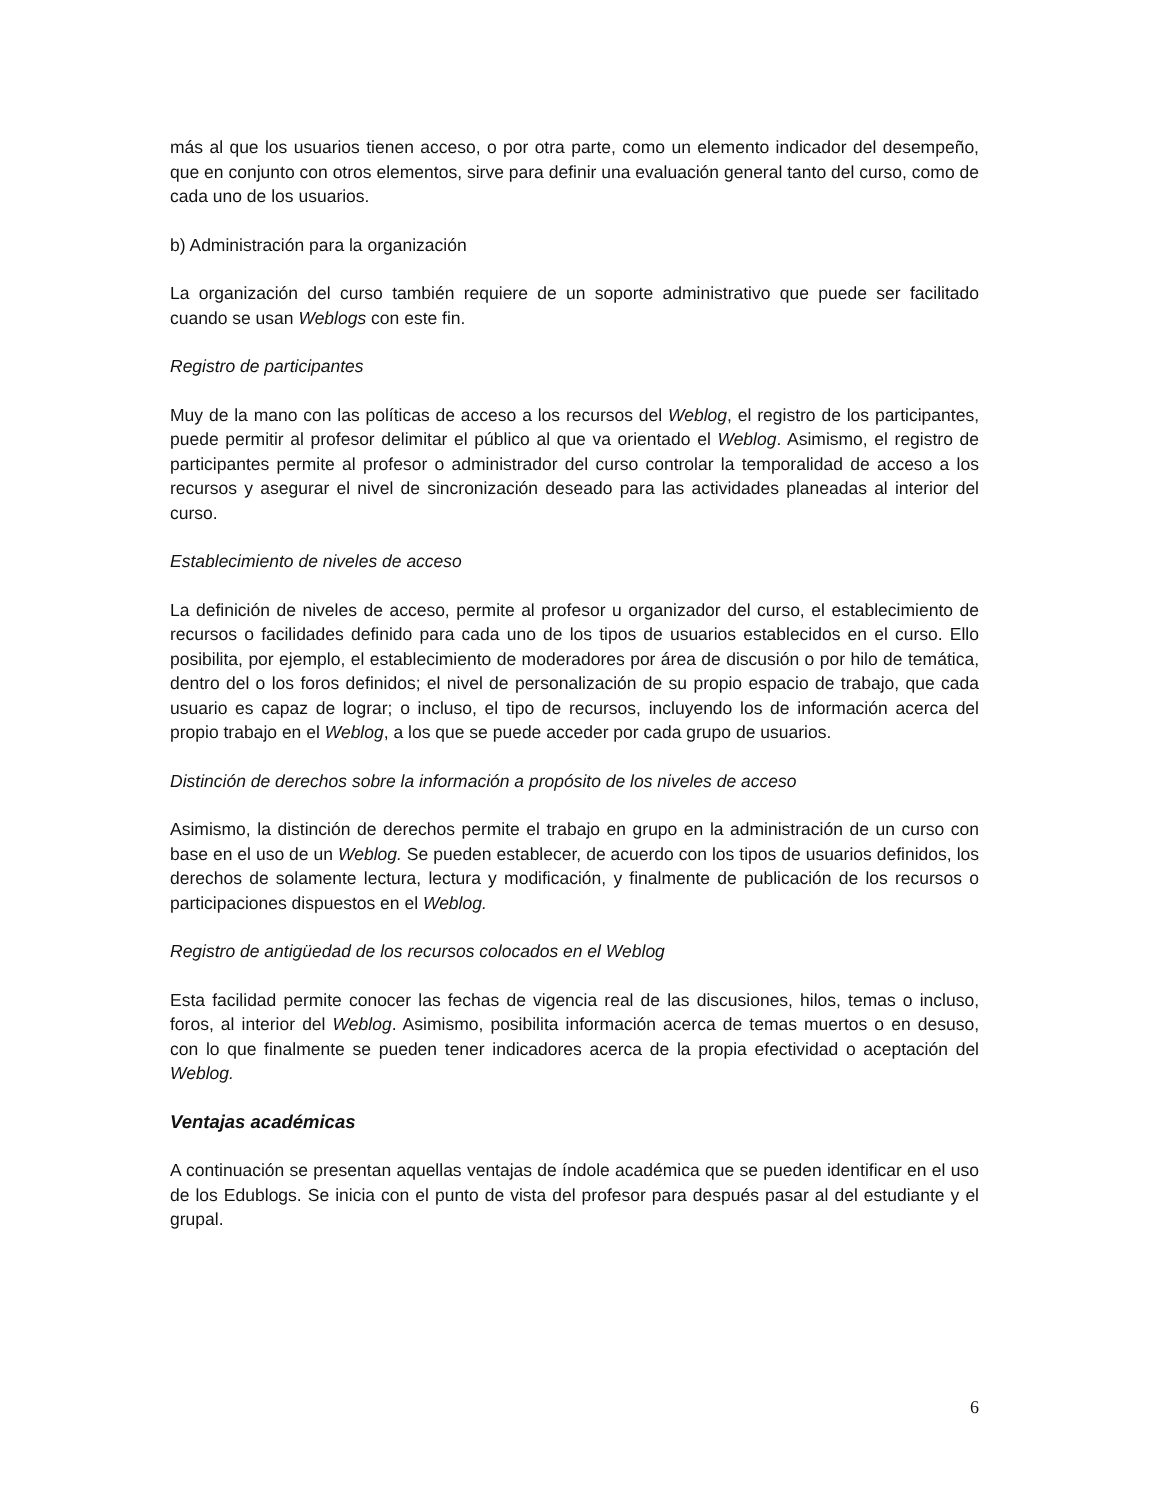más al que los usuarios tienen acceso, o por otra parte, como un elemento indicador del desempeño, que en conjunto con otros elementos, sirve para definir una evaluación general tanto del curso, como de cada uno de los usuarios.
b) Administración para la organización
La organización del curso también requiere de un soporte administrativo que puede ser facilitado cuando se usan Weblogs con este fin.
Registro de participantes
Muy de la mano con las políticas de acceso a los recursos del Weblog, el registro de los participantes, puede permitir al profesor delimitar el público al que va orientado el Weblog. Asimismo, el registro de participantes permite al profesor o administrador del curso controlar la temporalidad de acceso a los recursos y asegurar el nivel de sincronización deseado para las actividades planeadas al interior del curso.
Establecimiento de niveles de acceso
La definición de niveles de acceso, permite al profesor u organizador del curso, el establecimiento de recursos o facilidades definido para cada uno de los tipos de usuarios establecidos en el curso. Ello posibilita, por ejemplo, el establecimiento de moderadores por área de discusión o por hilo de temática, dentro del o los foros definidos; el nivel de personalización de su propio espacio de trabajo, que cada usuario es capaz de lograr; o incluso, el tipo de recursos, incluyendo los de información acerca del propio trabajo en el Weblog, a los que se puede acceder por cada grupo de usuarios.
Distinción de derechos sobre la información a propósito de los niveles de acceso
Asimismo, la distinción de derechos permite el trabajo en grupo en la administración de un curso con base en el uso de un Weblog. Se pueden establecer, de acuerdo con los tipos de usuarios definidos, los derechos de solamente lectura, lectura y modificación, y finalmente de publicación de los recursos o participaciones dispuestos en el Weblog.
Registro de antigüedad de los recursos colocados en el Weblog
Esta facilidad permite conocer las fechas de vigencia real de las discusiones, hilos, temas o incluso, foros, al interior del Weblog. Asimismo, posibilita información acerca de temas muertos o en desuso, con lo que finalmente se pueden tener indicadores acerca de la propia efectividad o aceptación del Weblog.
Ventajas académicas
A continuación se presentan aquellas ventajas de índole académica que se pueden identificar en el uso de los Edublogs. Se inicia con el punto de vista del profesor para después pasar al del estudiante y el grupal.
6